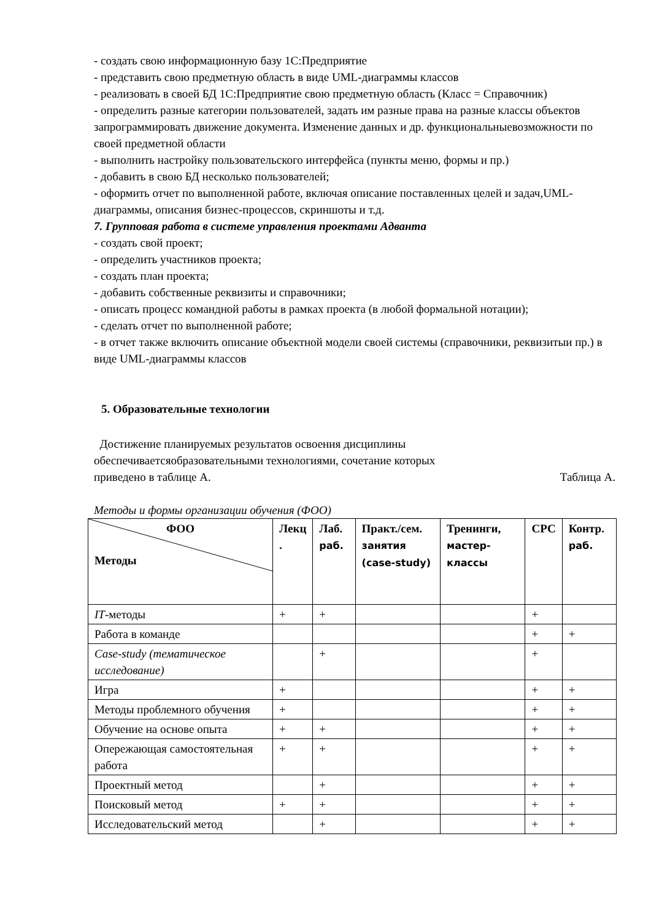- создать свою информационную базу 1С:Предприятие
- представить свою предметную область в виде UML-диаграммы классов
- реализовать в своей БД 1С:Предприятие свою предметную область (Класс = Справочник)
- определить разные категории пользователей, задать им разные права на разные классы объектов запрограммировать движение документа. Изменение данных и др. функциональныевозможности по своей предметной области
- выполнить настройку пользовательского интерфейса (пункты меню, формы и пр.)
- добавить в свою БД несколько пользователей;
- оформить отчет по выполненной работе, включая описание поставленных целей и задач,UML-диаграммы, описания бизнес-процессов, скриншоты и т.д.
7. Групповая работа в системе управления проектами Адванта
- создать свой проект;
- определить участников проекта;
- создать план проекта;
- добавить собственные реквизиты и справочники;
- описать процесс командной работы в рамках проекта (в любой формальной нотации);
- сделать отчет по выполненной работе;
- в отчет также включить описание объектной модели своей системы (справочники, реквизитыи пр.) в виде UML-диаграммы классов
5. Образовательные технологии
Достижение планируемых результатов освоения дисциплины обеспечиваетсяобразовательными технологиями, сочетание которых приведено в таблице А.
Таблица А.
Методы и формы организации обучения (ФОО)
| ФОО Методы | Лекц . | Лаб. раб. | Практ./сем. занятия (case-study) | Тренинги, мастер-классы | СРС | Контр. раб. |
| --- | --- | --- | --- | --- | --- | --- |
| IT -методы | + | + | | | + | |
| Работа в команде | | | | | + | + |
| Case-study (тематическое исследование) | | + | | | + | |
| Игра | + | | | | + | + |
| Методы проблемного обучения | + | | | | + | + |
| Обучение на основе опыта | + | + | | | + | + |
| Опережающая самостоятельная работа | + | + | | | + | + |
| Проектный метод | | + | | | + | + |
| Поисковый метод | + | + | | | + | + |
| Исследовательский метод | | + | | | + | + |